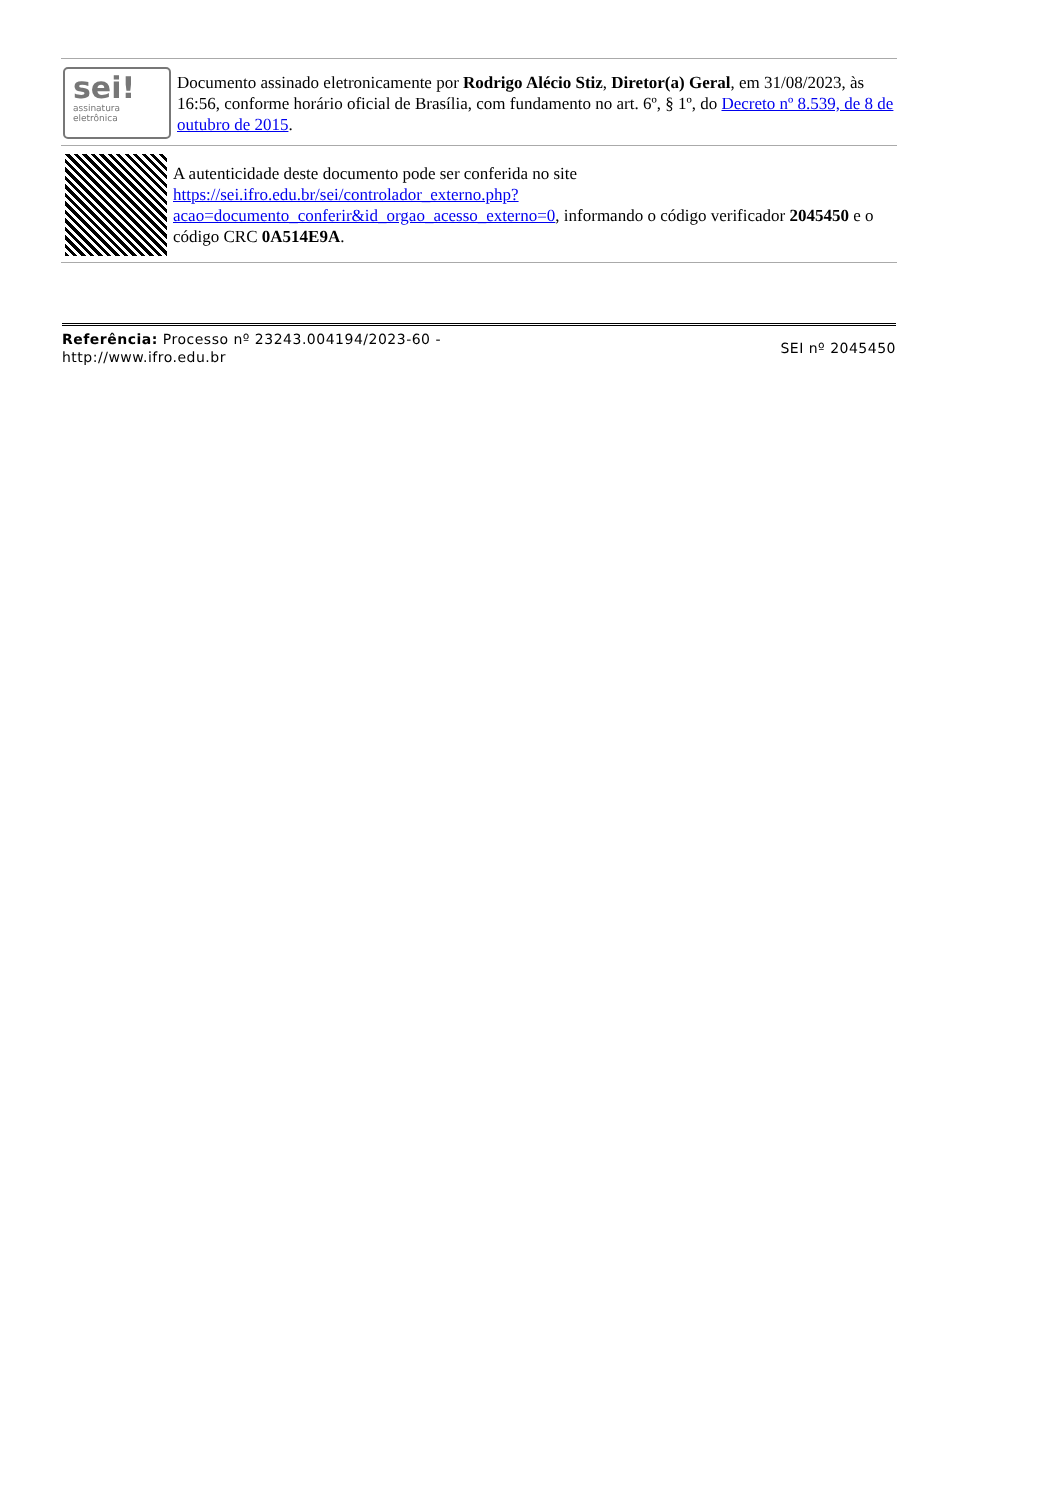sei!
assinatura
eletrônica
Documento assinado eletronicamente por Rodrigo Alécio Stiz, Diretor(a) Geral, em 31/08/2023, às 16:56, conforme horário oficial de Brasília, com fundamento no art. 6º, § 1º, do Decreto nº 8.539, de 8 de outubro de 2015.
A autenticidade deste documento pode ser conferida no site https://sei.ifro.edu.br/sei/controlador_externo.php?acao=documento_conferir&id_orgao_acesso_externo=0, informando o código verificador 2045450 e o código CRC 0A514E9A.
Referência: Processo nº 23243.004194/2023-60 -
http://www.ifro.edu.br
SEI nº 2045450